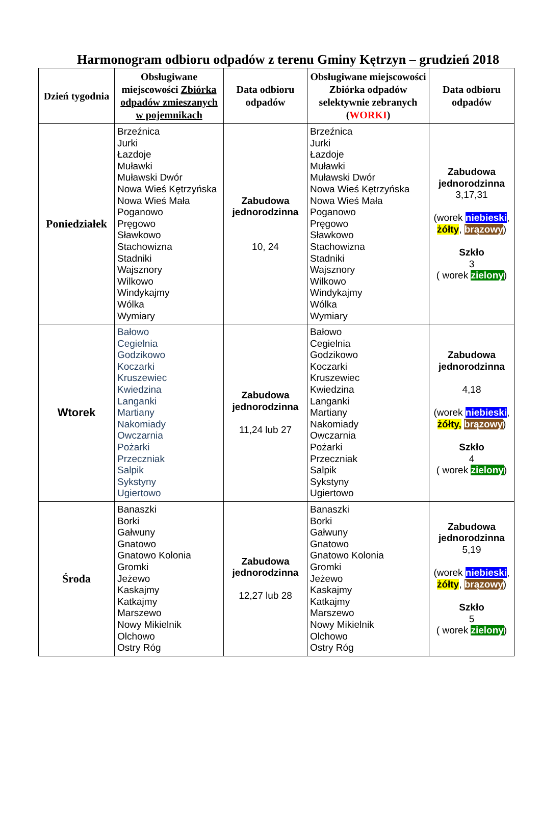Harmonogram odbioru odpadów z terenu Gminy Kętrzyn – grudzień 2018
| Dzień tygodnia | Obsługiwane miejscowości Zbiórka odpadów zmieszanych w pojemnikach | Data odbioru odpadów | Obsługiwane miejscowości Zbiórka odpadów selektywnie zebranych ( WORKI ) | Data odbioru odpadów |
| --- | --- | --- | --- | --- |
| Poniedziałek | Brzeźnica Jurki Łazdoje Muławki Muławski Dwór Nowa Wieś Kętrzyńska Nowa Wieś Mała Poganowo Pręgowo Sławkowo Stachowizna Stadniki Wajsznory Wilkowo Windykajmy Wólka Wymiary | Zabudowa jednorodzinna 10, 24 | Brzeźnica Jurki Łazdoje Muławki Muławski Dwór Nowa Wieś Kętrzyńska Nowa Wieś Mała Poganowo Pręgowo Sławkowo Stachowizna Stadniki Wajsznory Wilkowo Windykajmy Wólka Wymiary | Zabudowa jednorodzinna 3,17,31 (worek niebieski , żółty , brązowy ) Szkło 3 ( worek zielony ) |
| Wtorek | Bałowo Cegielnia Godzikowo Koczarki Kruszewiec Kwiedzina Langanki Martiany Nakomiady Owczarnia Pożarki Przeczniak Salpik Sykstyny Ugiertowo | Zabudowa jednorodzinna 11,24 lub 27 | Bałowo Cegielnia Godzikowo Koczarki Kruszewiec Kwiedzina Langanki Martiany Nakomiady Owczarnia Pożarki Przeczniak Salpik Sykstyny Ugiertowo | Zabudowa jednorodzinna 4,18 (worek niebieski , żółty, brązowy ) Szkło 4 ( worek zielony ) |
| Środa | Banaszki Borki Gałwuny Gnatowo Gnatowo Kolonia Gromki Jeżewo Kaskajmy Katkajmy Marszewo Nowy Mikielnik Olchowo Ostry Róg | Zabudowa jednorodzinna 12,27 lub 28 | Banaszki Borki Gałwuny Gnatowo Gnatowo Kolonia Gromki Jeżewo Kaskajmy Katkajmy Marszewo Nowy Mikielnik Olchowo Ostry Róg | Zabudowa jednorodzinna 5,19 (worek niebieski , żółty , brązowy ) Szkło 5 ( worek zielony ) |